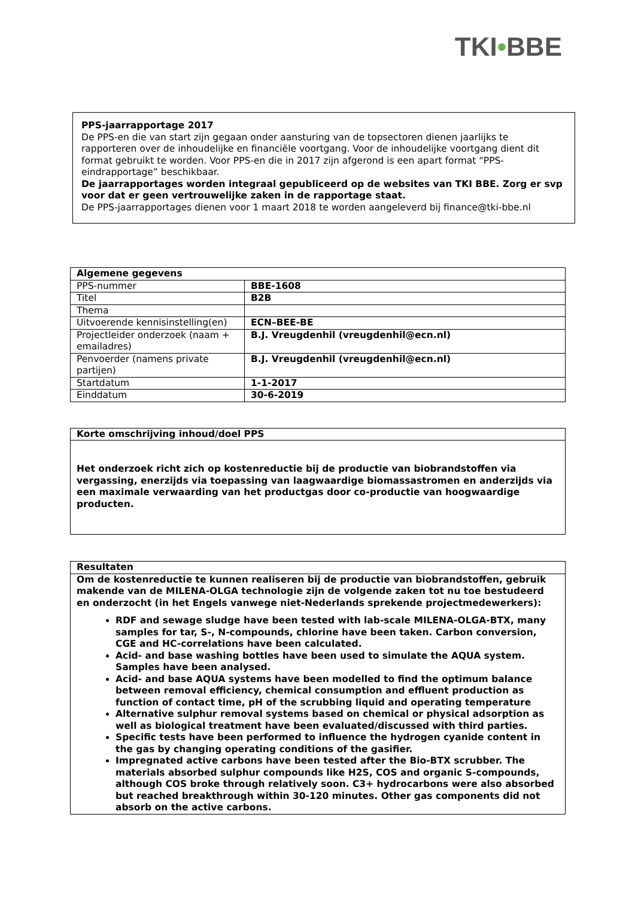TKI•BBE
PPS-jaarrapportage 2017
De PPS-en die van start zijn gegaan onder aansturing van de topsectoren dienen jaarlijks te rapporteren over de inhoudelijke en financiële voortgang. Voor de inhoudelijke voortgang dient dit format gebruikt te worden. Voor PPS-en die in 2017 zijn afgerond is een apart format “PPS-eindrapportage” beschikbaar.
De jaarrapportages worden integraal gepubliceerd op de websites van TKI BBE. Zorg er svp voor dat er geen vertrouwelijke zaken in de rapportage staat.
De PPS-jaarrapportages dienen voor 1 maart 2018 te worden aangeleverd bij finance@tki-bbe.nl
| Algemene gegevens | |
| --- | --- |
| PPS-nummer | BBE-1608 |
| Titel | B2B |
| Thema | |
| Uitvoerende kennisinstelling(en) | ECN–BEE-BE |
| Projectleider onderzoek (naam + emailadres) | B.J. Vreugdenhil (vreugdenhil@ecn.nl) |
| Penvoerder (namens private partijen) | B.J. Vreugdenhil (vreugdenhil@ecn.nl) |
| Startdatum | 1-1-2017 |
| Einddatum | 30-6-2019 |
| Korte omschrijving inhoud/doel PPS |
| --- |
| Het onderzoek richt zich op kostenreductie bij de productie van biobrandstoffen via vergassing, enerzijds via toepassing van laagwaardige biomassastromen en anderzijds via een maximale verwaarding van het productgas door co-productie van hoogwaardige producten. |
| Resultaten |
| --- |
| Om de kostenreductie te kunnen realiseren bij de productie van biobrandstoffen, gebruik makende van de MILENA-OLGA technologie zijn de volgende zaken tot nu toe bestudeerd en onderzocht (in het Engels vanwege niet-Nederlands sprekende projectmedewerkers): RDF and sewage sludge have been tested with lab-scale MILENA-OLGA-BTX, many samples for tar, S-, N-compounds, chlorine have been taken. Carbon conversion, CGE and HC-correlations have been calculated. Acid- and base washing bottles have been used to simulate the AQUA system. Samples have been analysed. Acid- and base AQUA systems have been modelled to find the optimum balance between removal efficiency, chemical consumption and effluent production as function of contact time, pH of the scrubbing liquid and operating temperature Alternative sulphur removal systems based on chemical or physical adsorption as well as biological treatment have been evaluated/discussed with third parties. Specific tests have been performed to influence the hydrogen cyanide content in the gas by changing operating conditions of the gasifier. Impregnated active carbons have been tested after the Bio-BTX scrubber. The materials absorbed sulphur compounds like H2S, COS and organic S-compounds, although COS broke through relatively soon. C3+ hydrocarbons were also absorbed but reached breakthrough within 30-120 minutes. Other gas components did not absorb on the active carbons. |